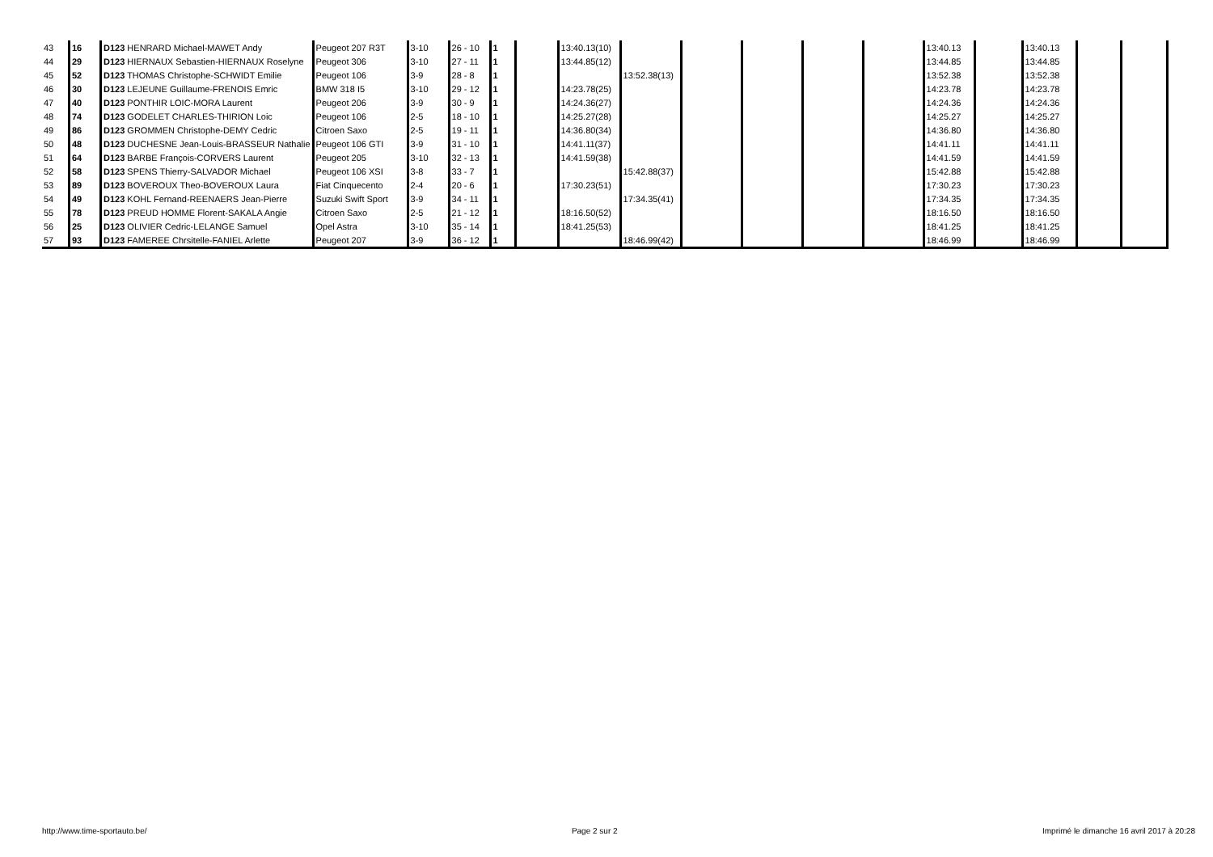| 43 | 16 | D123 HENRARD Michael-MAWET Andy | Peugeot 207 R3T | 3-10 | 26 - 10 | 1 | | 13:40.13(10) | | | | | | 13:40.13 | | 13:40.13 | | |
| 44 | 29 | D123 HIERNAUX Sebastien-HIERNAUX Roselyne | Peugeot 306 | 3-10 | 27 - 11 | 1 | | 13:44.85(12) | | | | | | 13:44.85 | | 13:44.85 | | |
| 45 | 52 | D123 THOMAS Christophe-SCHWIDT Emilie | Peugeot 106 | 3-9 | 28 - 8 | 1 | | | 13:52.38(13) | | | | | 13:52.38 | | 13:52.38 | | |
| 46 | 30 | D123 LEJEUNE Guillaume-FRENOIS Emric | BMW 318 I5 | 3-10 | 29 - 12 | 1 | | 14:23.78(25) | | | | | | 14:23.78 | | 14:23.78 | | |
| 47 | 40 | D123 PONTHIR LOIC-MORA Laurent | Peugeot 206 | 3-9 | 30 - 9 | 1 | | 14:24.36(27) | | | | | | 14:24.36 | | 14:24.36 | | |
| 48 | 74 | D123 GODELET CHARLES-THIRION Loic | Peugeot 106 | 2-5 | 18 - 10 | 1 | | 14:25.27(28) | | | | | | 14:25.27 | | 14:25.27 | | |
| 49 | 86 | D123 GROMMEN Christophe-DEMY Cedric | Citroen Saxo | 2-5 | 19 - 11 | 1 | | 14:36.80(34) | | | | | | 14:36.80 | | 14:36.80 | | |
| 50 | 48 | D123 DUCHESNE Jean-Louis-BRASSEUR Nathalie | Peugeot 106 GTI | 3-9 | 31 - 10 | 1 | | 14:41.11(37) | | | | | | 14:41.11 | | 14:41.11 | | |
| 51 | 64 | D123 BARBE François-CORVERS Laurent | Peugeot 205 | 3-10 | 32 - 13 | 1 | | 14:41.59(38) | | | | | | 14:41.59 | | 14:41.59 | | |
| 52 | 58 | D123 SPENS Thierry-SALVADOR Michael | Peugeot 106 XSI | 3-8 | 33 - 7 | 1 | | | 15:42.88(37) | | | | | 15:42.88 | | 15:42.88 | | |
| 53 | 89 | D123 BOVEROUX Theo-BOVEROUX Laura | Fiat Cinquecento | 2-4 | 20 - 6 | 1 | | 17:30.23(51) | | | | | | 17:30.23 | | 17:30.23 | | |
| 54 | 49 | D123 KOHL Fernand-REENAERS Jean-Pierre | Suzuki Swift Sport | 3-9 | 34 - 11 | 1 | | | 17:34.35(41) | | | | | 17:34.35 | | 17:34.35 | | |
| 55 | 78 | D123 PREUD HOMME Florent-SAKALA Angie | Citroen Saxo | 2-5 | 21 - 12 | 1 | | 18:16.50(52) | | | | | | 18:16.50 | | 18:16.50 | | |
| 56 | 25 | D123 OLIVIER Cedric-LELANGE Samuel | Opel Astra | 3-10 | 35 - 14 | 1 | | 18:41.25(53) | | | | | | 18:41.25 | | 18:41.25 | | |
| 57 | 93 | D123 FAMEREE Chrsitelle-FANIEL Arlette | Peugeot 207 | 3-9 | 36 - 12 | 1 | | | 18:46.99(42) | | | | | 18:46.99 | | 18:46.99 | | |
http://www.time-sportauto.be/ Page 2 sur 2 Imprimé le dimanche 16 avril 2017 à 20:28